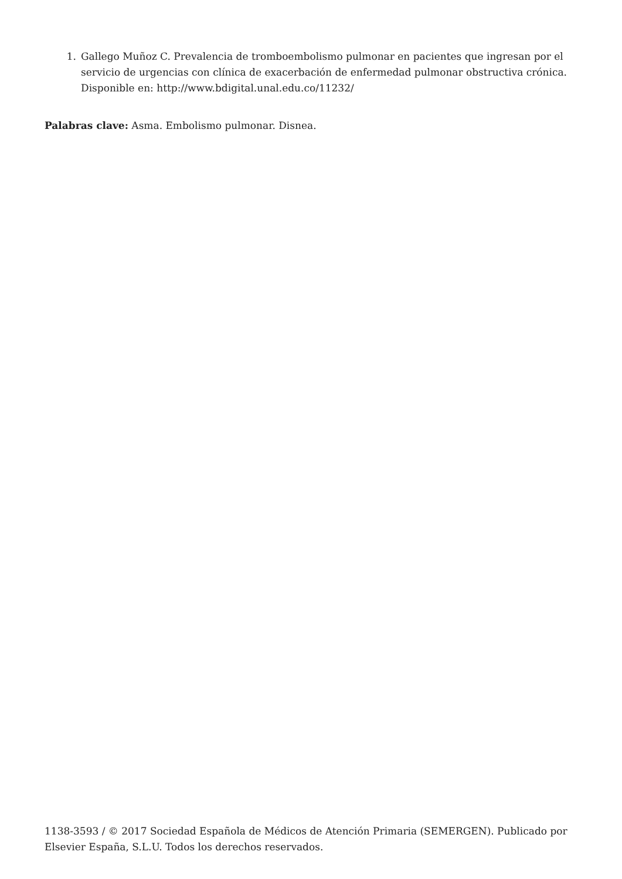1. Gallego Muñoz C. Prevalencia de tromboembolismo pulmonar en pacientes que ingresan por el servicio de urgencias con clínica de exacerbación de enfermedad pulmonar obstructiva crónica. Disponible en: http://www.bdigital.unal.edu.co/11232/
Palabras clave: Asma. Embolismo pulmonar. Disnea.
1138-3593 / © 2017 Sociedad Española de Médicos de Atención Primaria (SEMERGEN). Publicado por Elsevier España, S.L.U. Todos los derechos reservados.